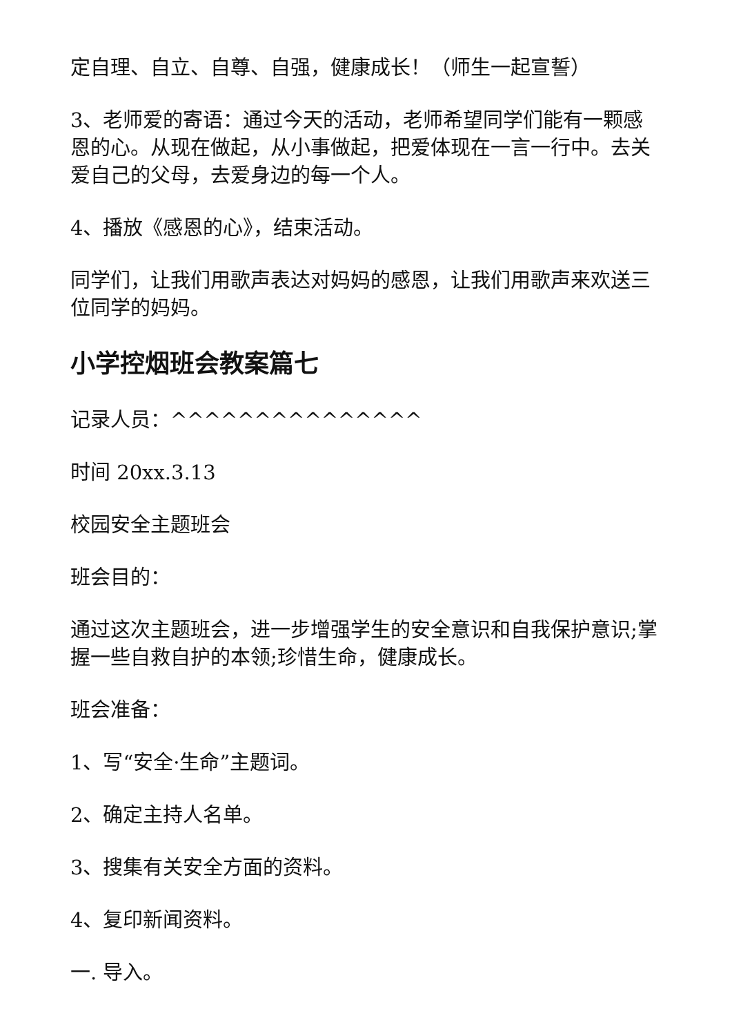定自理、自立、自尊、自强，健康成长！（师生一起宣誓）
3、老师爱的寄语：通过今天的活动，老师希望同学们能有一颗感恩的心。从现在做起，从小事做起，把爱体现在一言一行中。去关爱自己的父母，去爱身边的每一个人。
4、播放《感恩的心》，结束活动。
同学们，让我们用歌声表达对妈妈的感恩，让我们用歌声来欢送三位同学的妈妈。
小学控烟班会教案篇七
记录人员：^^^^^^^^^^^^^^^
时间 20xx.3.13
校园安全主题班会
班会目的：
通过这次主题班会，进一步增强学生的安全意识和自我保护意识;掌握一些自救自护的本领;珍惜生命，健康成长。
班会准备：
1、写“安全·生命”主题词。
2、确定主持人名单。
3、搜集有关安全方面的资料。
4、复印新闻资料。
一. 导入。